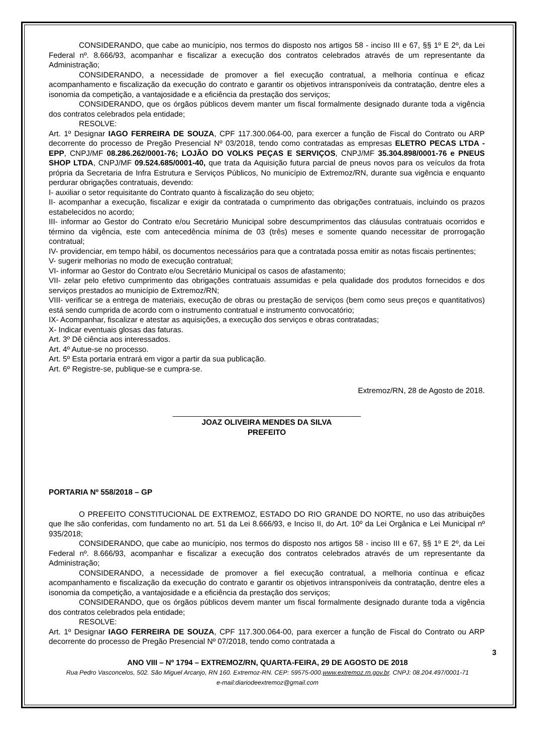CONSIDERANDO, que cabe ao município, nos termos do disposto nos artigos 58 - inciso III e 67, §§ 1º E 2º, da Lei Federal nº. 8.666/93, acompanhar e fiscalizar a execução dos contratos celebrados através de um representante da Administração;
CONSIDERANDO, a necessidade de promover a fiel execução contratual, a melhoria contínua e eficaz acompanhamento e fiscalização da execução do contrato e garantir os objetivos intransponíveis da contratação, dentre eles a isonomia da competição, a vantajosidade e a eficiência da prestação dos serviços;
CONSIDERANDO, que os órgãos públicos devem manter um fiscal formalmente designado durante toda a vigência dos contratos celebrados pela entidade;
RESOLVE:
Art. 1º Designar IAGO FERREIRA DE SOUZA, CPF 117.300.064-00, para exercer a função de Fiscal do Contrato ou ARP decorrente do processo de Pregão Presencial Nº 03/2018, tendo como contratadas as empresas ELETRO PECAS LTDA - EPP, CNPJ/MF 08.286.262/0001-76; LOJÃO DO VOLKS PEÇAS E SERVIÇOS, CNPJ/MF 35.304.898/0001-76 e PNEUS SHOP LTDA, CNPJ/MF 09.524.685/0001-40, que trata da Aquisição futura parcial de pneus novos para os veículos da frota própria da Secretaria de Infra Estrutura e Serviços Públicos, No município de Extremoz/RN, durante sua vigência e enquanto perdurar obrigações contratuais, devendo:
I- auxiliar o setor requisitante do Contrato quanto à fiscalização do seu objeto;
II- acompanhar a execução, fiscalizar e exigir da contratada o cumprimento das obrigações contratuais, incluindo os prazos estabelecidos no acordo;
III- informar ao Gestor do Contrato e/ou Secretário Municipal sobre descumprimentos das cláusulas contratuais ocorridos e término da vigência, este com antecedência mínima de 03 (três) meses e somente quando necessitar de prorrogação contratual;
IV- providenciar, em tempo hábil, os documentos necessários para que a contratada possa emitir as notas fiscais pertinentes;
V- sugerir melhorias no modo de execução contratual;
VI- informar ao Gestor do Contrato e/ou Secretário Municipal os casos de afastamento;
VII- zelar pelo efetivo cumprimento das obrigações contratuais assumidas e pela qualidade dos produtos fornecidos e dos serviços prestados ao município de Extremoz/RN;
VIII- verificar se a entrega de materiais, execução de obras ou prestação de serviços (bem como seus preços e quantitativos) está sendo cumprida de acordo com o instrumento contratual e instrumento convocatório;
IX- Acompanhar, fiscalizar e atestar as aquisições, a execução dos serviços e obras contratadas;
X- Indicar eventuais glosas das faturas.
Art. 3º Dê ciência aos interessados.
Art. 4º Autue-se no processo.
Art. 5º Esta portaria entrará em vigor a partir da sua publicação.
Art. 6º Registre-se, publique-se e cumpra-se.
Extremoz/RN, 28 de Agosto de 2018.
____________________________________________
JOAZ OLIVEIRA MENDES DA SILVA
PREFEITO
PORTARIA Nº 558/2018 – GP
O PREFEITO CONSTITUCIONAL DE EXTREMOZ, ESTADO DO RIO GRANDE DO NORTE, no uso das atribuições que lhe são conferidas, com fundamento no art. 51 da Lei 8.666/93, e Inciso II, do Art. 10º da Lei Orgânica e Lei Municipal nº 935/2018;
CONSIDERANDO, que cabe ao município, nos termos do disposto nos artigos 58 - inciso III e 67, §§ 1º E 2º, da Lei Federal nº. 8.666/93, acompanhar e fiscalizar a execução dos contratos celebrados através de um representante da Administração;
CONSIDERANDO, a necessidade de promover a fiel execução contratual, a melhoria contínua e eficaz acompanhamento e fiscalização da execução do contrato e garantir os objetivos intransponíveis da contratação, dentre eles a isonomia da competição, a vantajosidade e a eficiência da prestação dos serviços;
CONSIDERANDO, que os órgãos públicos devem manter um fiscal formalmente designado durante toda a vigência dos contratos celebrados pela entidade;
RESOLVE:
Art. 1º Designar IAGO FERREIRA DE SOUZA, CPF 117.300.064-00, para exercer a função de Fiscal do Contrato ou ARP decorrente do processo de Pregão Presencial Nº 07/2018, tendo como contratada a
3
ANO VIII – Nº 1794 – EXTREMOZ/RN, QUARTA-FEIRA, 29 DE AGOSTO DE 2018
Rua Pedro Vasconcelos, 502. São Miguel Arcanjo, RN 160. Extremoz-RN. CEP: 59575-000.www.extremoz.rn.gov.br. CNPJ: 08.204.497/0001-71
e-mail:diariodeextremoz@gmail.com